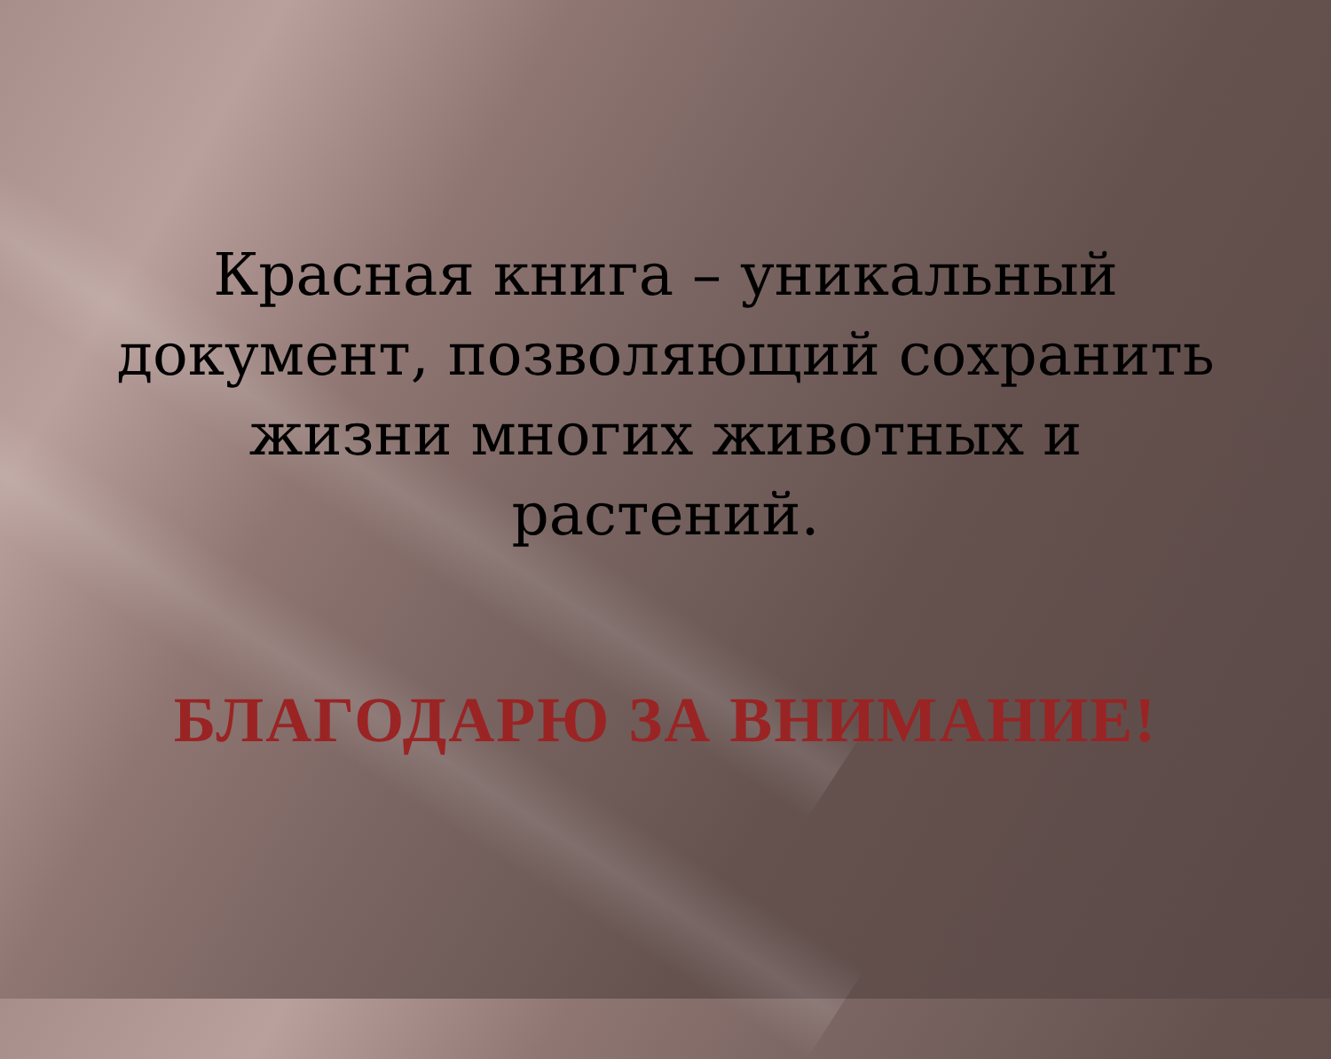Красная книга – уникальный документ, позволяющий сохранить жизни многих животных и растений.
БЛАГОДАРЮ ЗА ВНИМАНИЕ!